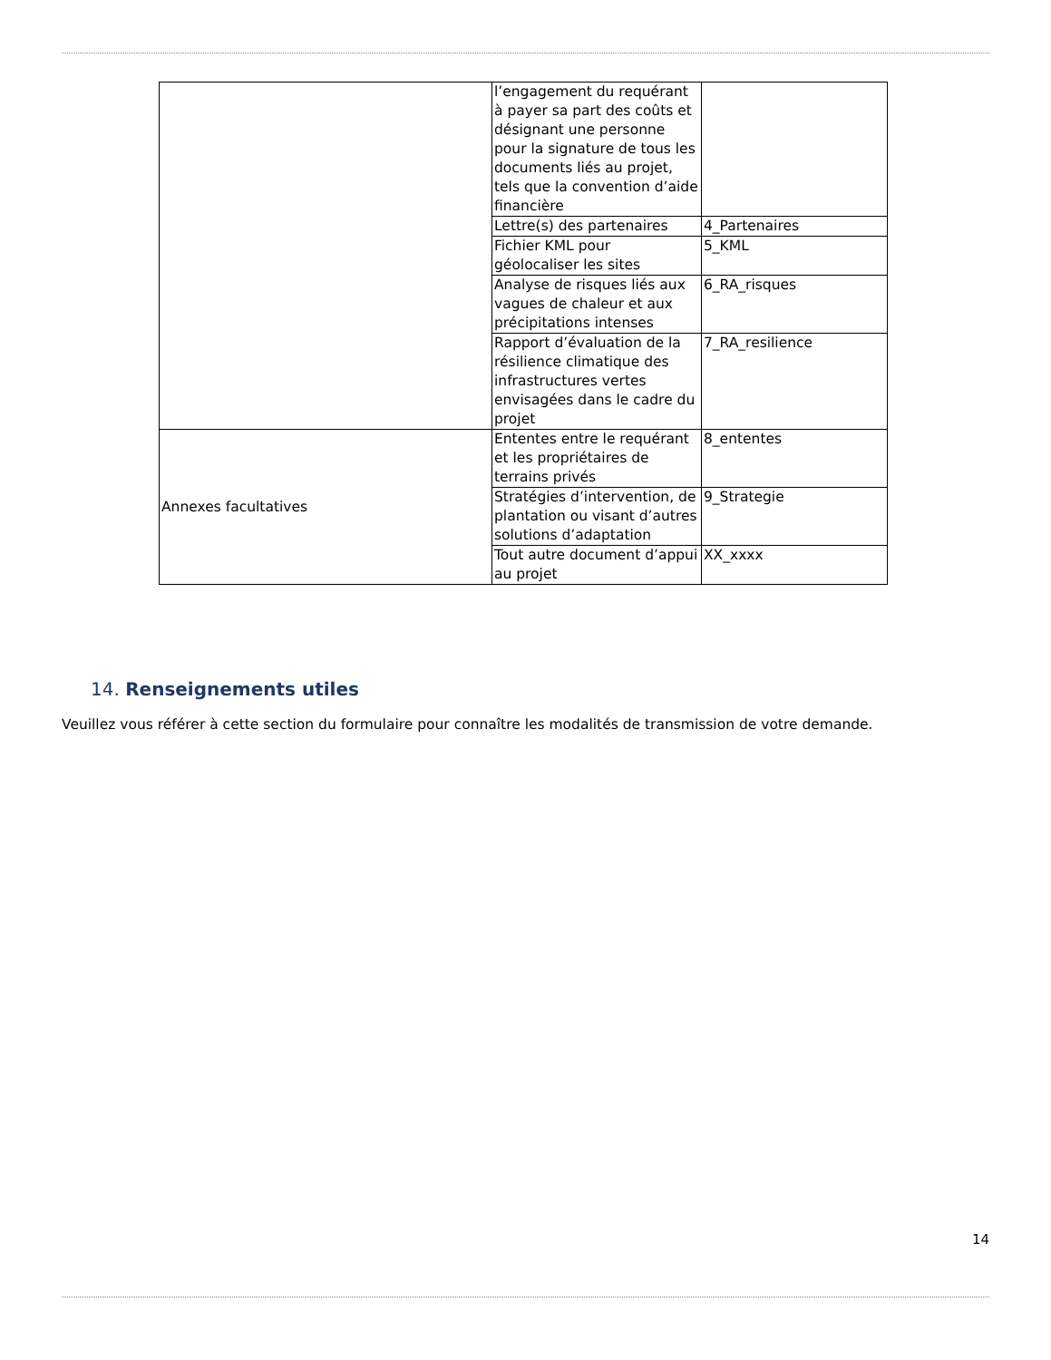| | l’engagement du requérant à payer sa part des coûts et désignant une personne pour la signature de tous les documents liés au projet, tels que la convention d’aide financière | |
| | Lettre(s) des partenaires | 4_Partenaires |
| | Fichier KML pour géolocaliser les sites | 5_KML |
| | Analyse de risques liés aux vagues de chaleur et aux précipitations intenses | 6_RA_risques |
| | Rapport d’évaluation de la résilience climatique des infrastructures vertes envisagées dans le cadre du projet | 7_RA_resilience |
| Annexes facultatives | Ententes entre le requérant et les propriétaires de terrains privés | 8_ententes |
| | Stratégies d’intervention, de plantation ou visant d’autres solutions d’adaptation | 9_Strategie |
| | Tout autre document d’appui au projet | XX_xxxx |
14. Renseignements utiles
Veuillez vous référer à cette section du formulaire pour connaître les modalités de transmission de votre demande.
14